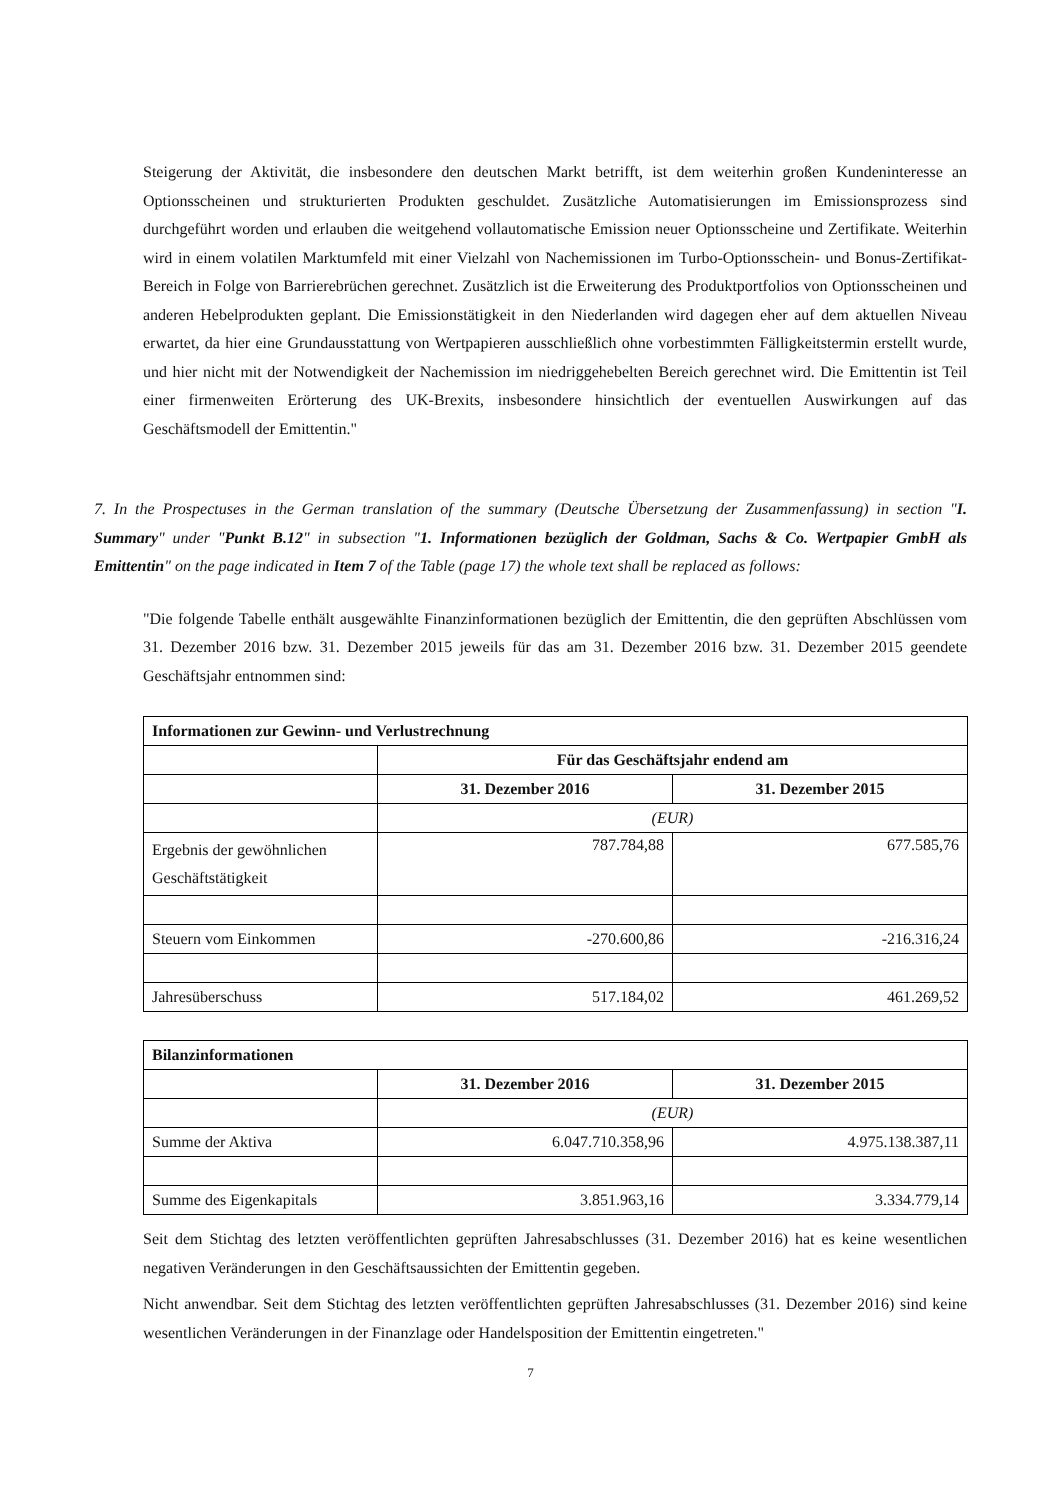Steigerung der Aktivität, die insbesondere den deutschen Markt betrifft, ist dem weiterhin großen Kundeninteresse an Optionsscheinen und strukturierten Produkten geschuldet. Zusätzliche Automatisierungen im Emissionsprozess sind durchgeführt worden und erlauben die weitgehend vollautomatische Emission neuer Optionsscheine und Zertifikate. Weiterhin wird in einem volatilen Marktumfeld mit einer Vielzahl von Nachemissionen im Turbo-Optionsschein- und Bonus-Zertifikat-Bereich in Folge von Barrierebrüchen gerechnet. Zusätzlich ist die Erweiterung des Produktportfolios von Optionsscheinen und anderen Hebelprodukten geplant. Die Emissionstätigkeit in den Niederlanden wird dagegen eher auf dem aktuellen Niveau erwartet, da hier eine Grundausstattung von Wertpapieren ausschließlich ohne vorbestimmten Fälligkeitstermin erstellt wurde, und hier nicht mit der Notwendigkeit der Nachemission im niedriggehebelten Bereich gerechnet wird. Die Emittentin ist Teil einer firmenweiten Erörterung des UK-Brexits, insbesondere hinsichtlich der eventuellen Auswirkungen auf das Geschäftsmodell der Emittentin."
7. In the Prospectuses in the German translation of the summary (Deutsche Übersetzung der Zusammenfassung) in section "I. Summary" under "Punkt B.12" in subsection "1. Informationen bezüglich der Goldman, Sachs & Co. Wertpapier GmbH als Emittentin" on the page indicated in Item 7 of the Table (page 17) the whole text shall be replaced as follows:
"Die folgende Tabelle enthält ausgewählte Finanzinformationen bezüglich der Emittentin, die den geprüften Abschlüssen vom 31. Dezember 2016 bzw. 31. Dezember 2015 jeweils für das am 31. Dezember 2016 bzw. 31. Dezember 2015 geendete Geschäftsjahr entnommen sind:
| Informationen zur Gewinn- und Verlustrechnung | | |
| --- | --- | --- |
| | Für das Geschäftsjahr endend am | |
| | 31. Dezember 2016 | 31. Dezember 2015 |
| | (EUR) | |
| Ergebnis der gewöhnlichen Geschäftstätigkeit | 787.784,88 | 677.585,76 |
| Steuern vom Einkommen | -270.600,86 | -216.316,24 |
| Jahresüberschuss | 517.184,02 | 461.269,52 |
| Bilanzinformationen | | |
| --- | --- | --- |
| | 31. Dezember 2016 | 31. Dezember 2015 |
| | (EUR) | |
| Summe der Aktiva | 6.047.710.358,96 | 4.975.138.387,11 |
| Summe des Eigenkapitals | 3.851.963,16 | 3.334.779,14 |
Seit dem Stichtag des letzten veröffentlichten geprüften Jahresabschlusses (31. Dezember 2016) hat es keine wesentlichen negativen Veränderungen in den Geschäftsaussichten der Emittentin gegeben.
Nicht anwendbar. Seit dem Stichtag des letzten veröffentlichten geprüften Jahresabschlusses (31. Dezember 2016) sind keine wesentlichen Veränderungen in der Finanzlage oder Handelsposition der Emittentin eingetreten."
7